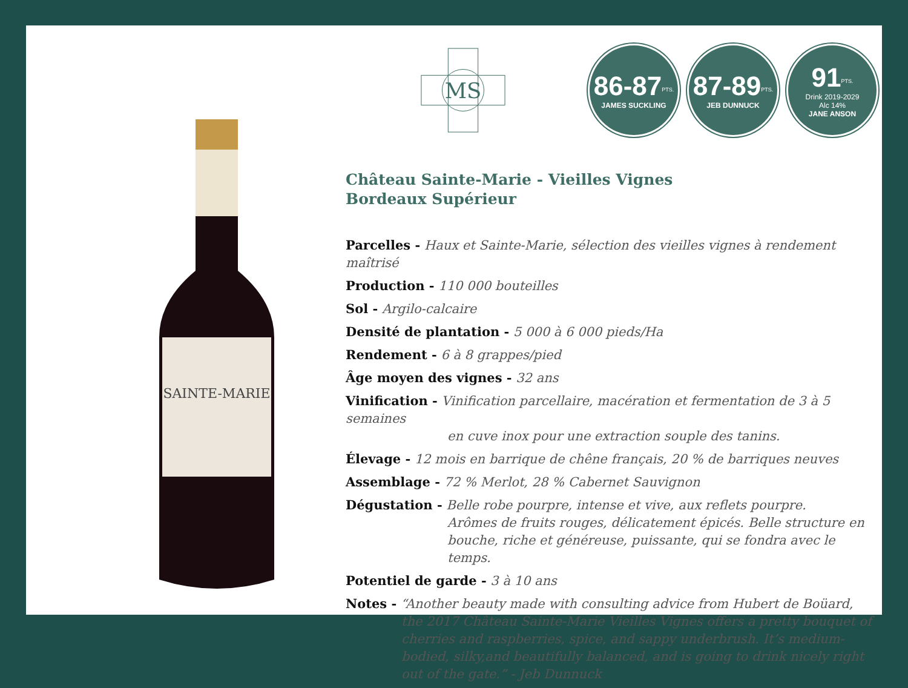SAINTE-MARIE
MS
86-87<sup>PTS.</sup>
JAMES SUCKLING
87-89<sup>PTS.</sup>
JEB DUNNUCK
91<sup>PTS.</sup>
Drink 2019-2029
Alc 14%
JANE ANSON
Château Sainte-Marie - Vieilles Vignes
Bordeaux Supérieur
Parcelles - Haux et Sainte-Marie, sélection des vieilles vignes à rendement maîtrisé
Production - 110 000 bouteilles
Sol - Argilo-calcaire
Densité de plantation - 5 000 à 6 000 pieds/Ha
Rendement - 6 à 8 grappes/pied
Âge moyen des vignes - 32 ans
Vinification - Vinification parcellaire, macération et fermentation de 3 à 5 semaines
en cuve inox pour une extraction souple des tanins.
Élevage - 12 mois en barrique de chêne français, 20 % de barriques neuves
Assemblage - 72 % Merlot, 28 % Cabernet Sauvignon
Dégustation - Belle robe pourpre, intense et vive, aux reflets pourpre.
Arômes de fruits rouges, délicatement épicés. Belle structure en bouche, riche et généreuse, puissante, qui se fondra avec le temps.
Potentiel de garde - 3 à 10 ans
Notes - “Another beauty made with consulting advice from Hubert de Boüard,
the 2017 Château Sainte-Marie Vieilles Vignes offers a pretty bouquet of cherries and raspberries, spice, and sappy underbrush. It’s medium-bodied, silky,and beautifully balanced, and is going to drink nicely right out of the gate.” - Jeb Dunnuck